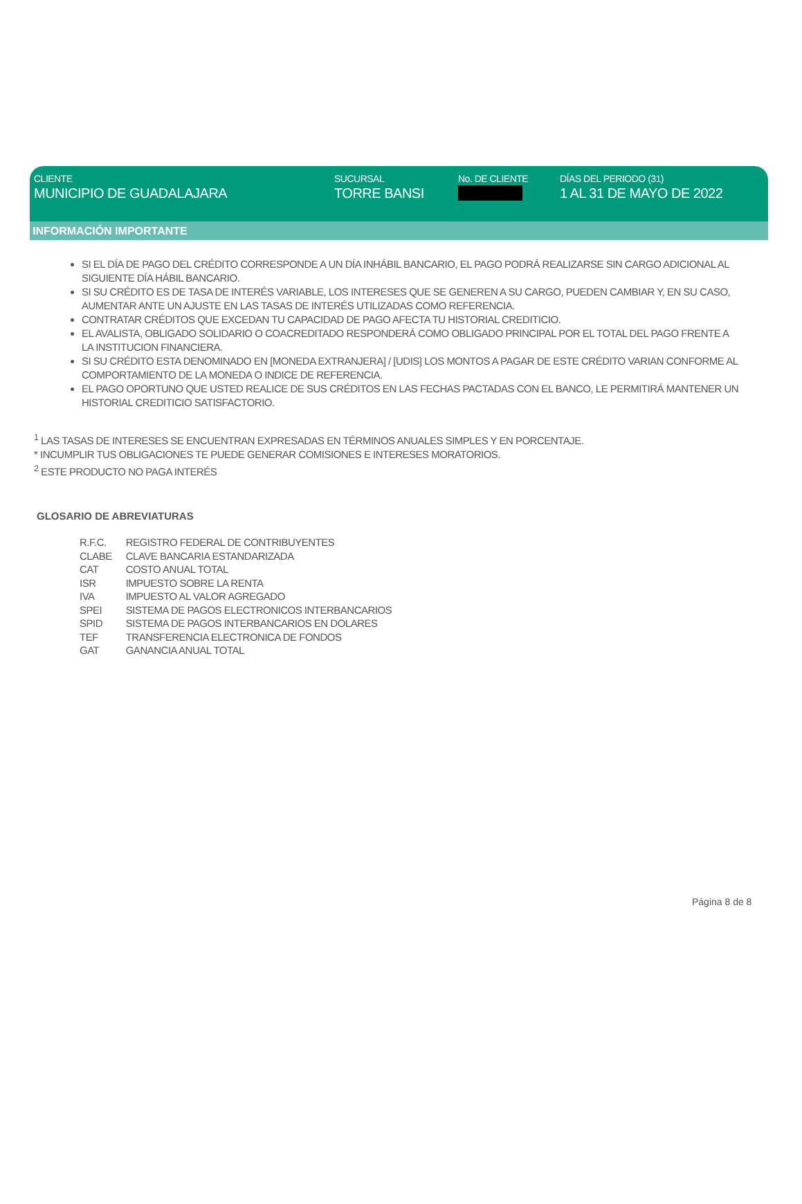CLIENTE
MUNICIPIO DE GUADALAJARA
SUCURSAL
TORRE BANSI
No. DE CLIENTE DÍAS DEL PERIODO (31)
1 AL 31 DE MAYO DE 2022
INFORMACIÓN IMPORTANTE
SI EL DÍA DE PAGO DEL CRÉDITO CORRESPONDE A UN DÍA INHÁBIL BANCARIO, EL PAGO PODRÁ REALIZARSE SIN CARGO ADICIONAL AL SIGUIENTE DÍA HÁBIL BANCARIO.
SI SU CRÉDITO ES DE TASA DE INTERÉS VARIABLE, LOS INTERESES QUE SE GENEREN A SU CARGO, PUEDEN CAMBIAR Y, EN SU CASO, AUMENTAR ANTE UN AJUSTE EN LAS TASAS DE INTERÉS UTILIZADAS COMO REFERENCIA.
CONTRATAR CRÉDITOS QUE EXCEDAN TU CAPACIDAD DE PAGO AFECTA TU HISTORIAL CREDITICIO.
EL AVALISTA, OBLIGADO SOLIDARIO O COACREDITADO RESPONDERÁ COMO OBLIGADO PRINCIPAL POR EL TOTAL DEL PAGO FRENTE A LA INSTITUCION FINANCIERA.
SI SU CRÉDITO ESTA DENOMINADO EN [MONEDA EXTRANJERA] / [UDIS] LOS MONTOS A PAGAR DE ESTE CRÉDITO VARIAN CONFORME AL COMPORTAMIENTO DE LA MONEDA O INDICE DE REFERENCIA.
EL PAGO OPORTUNO QUE USTED REALICE DE SUS CRÉDITOS EN LAS FECHAS PACTADAS CON EL BANCO, LE PERMITIRÁ MANTENER UN HISTORIAL CREDITICIO SATISFACTORIO.
<sup>1</sup> LAS TASAS DE INTERESES SE ENCUENTRAN EXPRESADAS EN TÉRMINOS ANUALES SIMPLES Y EN PORCENTAJE.
* INCUMPLIR TUS OBLIGACIONES TE PUEDE GENERAR COMISIONES E INTERESES MORATORIOS.
<sup>2</sup> ESTE PRODUCTO NO PAGA INTERÉS
GLOSARIO DE ABREVIATURAS
| R.F.C. | REGISTRO FEDERAL DE CONTRIBUYENTES |
| CLABE | CLAVE BANCARIA ESTANDARIZADA |
| CAT | COSTO ANUAL TOTAL |
| ISR | IMPUESTO SOBRE LA RENTA |
| IVA | IMPUESTO AL VALOR AGREGADO |
| SPEI | SISTEMA DE PAGOS ELECTRONICOS INTERBANCARIOS |
| SPID | SISTEMA DE PAGOS INTERBANCARIOS EN DOLARES |
| TEF | TRANSFERENCIA ELECTRONICA DE FONDOS |
| GAT | GANANCIA ANUAL TOTAL |
Página 8 de 8